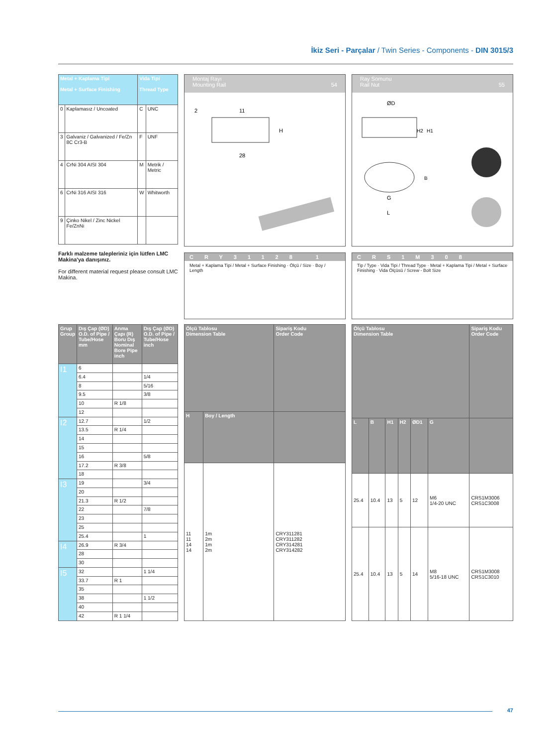İkiz Seri - Parçalar / Twin Series - Components - DIN 3015/3
| Metal + Kaplama Tipi Metal + Surface Finishing | | Vida Tipi Thread Type | |
| --- | --- | --- | --- |
| 0 | Kaplamasız / Uncoated | C | UNC |
| 3 | Galvaniz / Galvanized / Fe/Zn 8C Cr3-B | F | UNF |
| 4 | CrNi 304 AISI 304 | M | Metrik / Metric |
| 6 | CrNi 316 AISI 316 | W | Whitworth |
| 9 | Çinko Nikel / Zinc Nickel Fe/ZnNi | | |
Farklı malzeme talepleriniz için lütfen LMC Makina'ya danışınız.
For different material request please consult LMC Makina.
Montaj Rayı
Mounting Rail 54
11
28
H
2
CRY31128 1
Metal + Kaplama Tipi / Metal + Surface Finishing · Ölçü / Size · Boy / Length
Ray Somunu
Rail Nut 55
ØD
H1
H2
G
L
B
CRS1M308
Tip / Type · Vida Tipi / Thread Type · Metal + Kaplama Tipi / Metal + Surface Finishing · Vida Ölçüsü / Screw - Bolt Size
| Grup Group | Dış Çap (ØD) O.D. of Pipe / Tube/Hose mm | Anma Çapı (R) Boru Dış Nominal Bore Pipe inch | Dış Çap (ØD) O.D. of Pipe / Tube/Hose inch |
| --- | --- | --- | --- |
| I1 | 6 | | |
| | 6.4 | | 1/4 |
| | 8 | | 5/16 |
| | 9.5 | | 3/8 |
| | 10 | R 1/8 | |
| | 12 | | |
| I2 | 12.7 | | 1/2 |
| | 13.5 | R 1/4 | |
| | 14 | | |
| | 15 | | |
| | 16 | | 5/8 |
| | 17.2 | R 3/8 | |
| | 18 | | |
| I3 | 19 | | 3/4 |
| | 20 | | |
| | 21.3 | R 1/2 | |
| | 22 | | 7/8 |
| | 23 | | |
| | 25 | | |
| | 25.4 | | 1 |
| I4 | 26.9 | R 3/4 | |
| | 28 | | |
| | 30 | | |
| I5 | 32 | | 1 1/4 |
| | 33.7 | R 1 | |
| | 35 | | |
| | 38 | | 1 1/2 |
| | 40 | | |
| | 42 | R 1 1/4 | |
| Ölçü Tablosu Dimension Table | | Sipariş Kodu Order Code |
| --- | --- | --- |
| H | Boy / Length | |
| 11 11 14 14 | 1m 2m 1m 2m | CRY311281 CRY311282 CRY314281 CRY314282 |
| Ölçü Tablosu Dimension Table | | | | | | Sipariş Kodu Order Code |
| --- | --- | --- | --- | --- | --- | --- |
| L | B | H1 | H2 | ØD1 | G | |
| 25.4 | 10.4 | 13 | 5 | 12 | M6 1/4-20 UNC | CRS1M3006 CRS1C3008 |
| 25.4 | 10.4 | 13 | 5 | 14 | M8 5/16-18 UNC | CRS1M3008 CRS1C3010 |
47